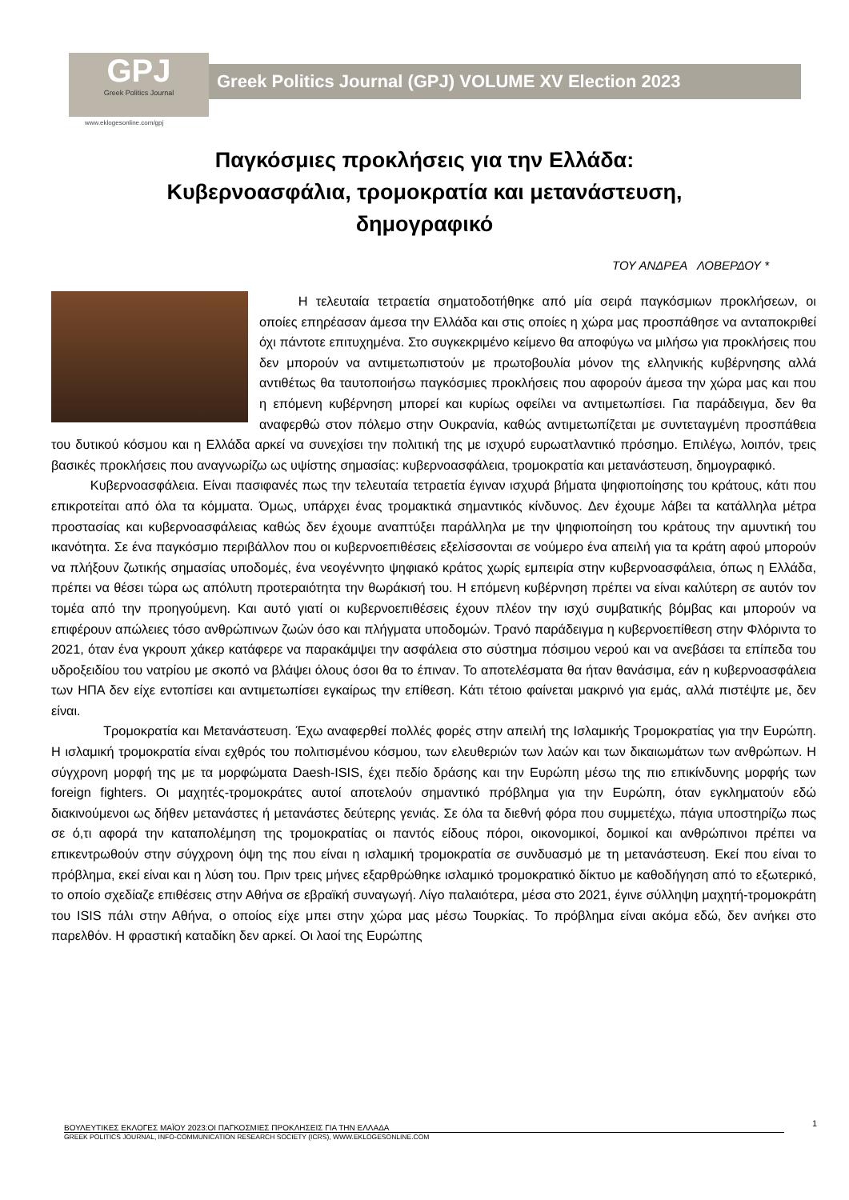GPJ
Greek Politics Journal
Greek Politics Journal (GPJ) VOLUME XV Election 2023
www.eklogesonline.com/gpj
Παγκόσμιες προκλήσεις για την Ελλάδα:
Κυβερνοασφάλια, τρομοκρατία και μετανάστευση,
δημογραφικό
ΤΟΥ ΑΝΔΡΕΑ ΛΟΒΕΡΔΟΥ *
   Η τελευταία τετραετία σηματοδοτήθηκε από μία σειρά παγκόσμιων προκλήσεων, οι οποίες επηρέασαν άμεσα την Ελλάδα και στις οποίες η χώρα μας προσπάθησε να ανταποκριθεί όχι πάντοτε επιτυχημένα. Στο συγκεκριμένο κείμενο θα αποφύγω να μιλήσω για προκλήσεις που δεν μπορούν να αντιμετωπιστούν με πρωτοβουλία μόνον της ελληνικής κυβέρνησης αλλά αντιθέτως θα ταυτοποιήσω παγκόσμιες προκλήσεις που αφορούν άμεσα την χώρα μας και που η επόμενη κυβέρνηση μπορεί και κυρίως οφείλει να αντιμετωπίσει. Για παράδειγμα, δεν θα αναφερθώ στον πόλεμο στην Ουκρανία, καθώς αντιμετωπίζεται με συντεταγμένη προσπάθεια του δυτικού κόσμου και η Ελλάδα αρκεί να συνεχίσει την πολιτική της με ισχυρό ευρωατλαντικό πρόσημο. Επιλέγω, λοιπόν, τρεις βασικές προκλήσεις που αναγνωρίζω ως υψίστης σημασίας: κυβερνοασφάλεια, τρομοκρατία και μετανάστευση, δημογραφικό.
   Κυβερνοασφάλεια. Είναι πασιφανές πως την τελευταία τετραετία έγιναν ισχυρά βήματα ψηφιοποίησης του κράτους, κάτι που επικροτείται από όλα τα κόμματα. Όμως, υπάρχει ένας τρομακτικά σημαντικός κίνδυνος. Δεν έχουμε λάβει τα κατάλληλα μέτρα προστασίας και κυβερνοασφάλειας καθώς δεν έχουμε αναπτύξει παράλληλα με την ψηφιοποίηση του κράτους την αμυντική του ικανότητα. Σε ένα παγκόσμιο περιβάλλον που οι κυβερνοεπιθέσεις εξελίσσονται σε νούμερο ένα απειλή για τα κράτη αφού μπορούν να πλήξουν ζωτικής σημασίας υποδομές, ένα νεογέννητο ψηφιακό κράτος χωρίς εμπειρία στην κυβερνοασφάλεια, όπως η Ελλάδα, πρέπει να θέσει τώρα ως απόλυτη προτεραιότητα την θωράκισή του. Η επόμενη κυβέρνηση πρέπει να είναι καλύτερη σε αυτόν τον τομέα από την προηγούμενη. Και αυτό γιατί οι κυβερνοεπιθέσεις έχουν πλέον την ισχύ συμβατικής βόμβας και μπορούν να επιφέρουν απώλειες τόσο ανθρώπινων ζωών όσο και πλήγματα υποδομών. Τρανό παράδειγμα η κυβερνοεπίθεση στην Φλόριντα το 2021, όταν ένα γκρουπ χάκερ κατάφερε να παρακάμψει την ασφάλεια στο σύστημα πόσιμου νερού και να ανεβάσει τα επίπεδα του υδροξειδίου του νατρίου με σκοπό να βλάψει όλους όσοι θα το έπιναν. Το αποτελέσματα θα ήταν θανάσιμα, εάν η κυβερνοασφάλεια των ΗΠΑ δεν είχε εντοπίσει και αντιμετωπίσει εγκαίρως την επίθεση. Κάτι τέτοιο φαίνεται μακρινό για εμάς, αλλά πιστέψτε με, δεν είναι.
    Τρομοκρατία και Μετανάστευση. Έχω αναφερθεί πολλές φορές στην απειλή της Ισλαμικής Τρομοκρατίας για την Ευρώπη. Η ισλαμική τρομοκρατία είναι εχθρός του πολιτισμένου κόσμου, των ελευθεριών των λαών και των δικαιωμάτων των ανθρώπων. Η σύγχρονη μορφή της με τα μορφώματα Daesh-ISIS, έχει πεδίο δράσης και την Ευρώπη μέσω της πιο επικίνδυνης μορφής των foreign fighters. Οι μαχητές-τρομοκράτες αυτοί αποτελούν σημαντικό πρόβλημα για την Ευρώπη, όταν εγκληματούν εδώ διακινούμενοι ως δήθεν μετανάστες ή μετανάστες δεύτερης γενιάς. Σε όλα τα διεθνή φόρα που συμμετέχω, πάγια υποστηρίζω πως σε ό,τι αφορά την καταπολέμηση της τρομοκρατίας οι παντός είδους πόροι, οικονομικοί, δομικοί και ανθρώπινοι πρέπει να επικεντρωθούν στην σύγχρονη όψη της που είναι η ισλαμική τρομοκρατία σε συνδυασμό με τη μετανάστευση. Εκεί που είναι το πρόβλημα, εκεί είναι και η λύση του. Πριν τρεις μήνες εξαρθρώθηκε ισλαμικό τρομοκρατικό δίκτυο με καθοδήγηση από το εξωτερικό, το οποίο σχεδίαζε επιθέσεις στην Αθήνα σε εβραϊκή συναγωγή. Λίγο παλαιότερα, μέσα στο 2021, έγινε σύλληψη μαχητή-τρομοκράτη του ISIS πάλι στην Αθήνα, ο οποίος είχε μπει στην χώρα μας μέσω Τουρκίας. Το πρόβλημα είναι ακόμα εδώ, δεν ανήκει στο παρελθόν. Η φραστική καταδίκη δεν αρκεί. Οι λαοί της Ευρώπης
ΒΟΥΛΕΥΤΙΚΕΣ ΕΚΛΟΓΕΣ ΜΑΪΟΥ 2023:ΟΙ ΠΑΓΚΟΣΜΙΕΣ ΠΡΟΚΛΗΣΕΙΣ ΓΙΑ ΤΗΝ ΕΛΛΑΔΑ
GREEK POLITICS JOURNAL, INFO-COMMUNICATION RESEARCH SOCIETY (ICRS), WWW.EKLOGESONLINE.COM
1